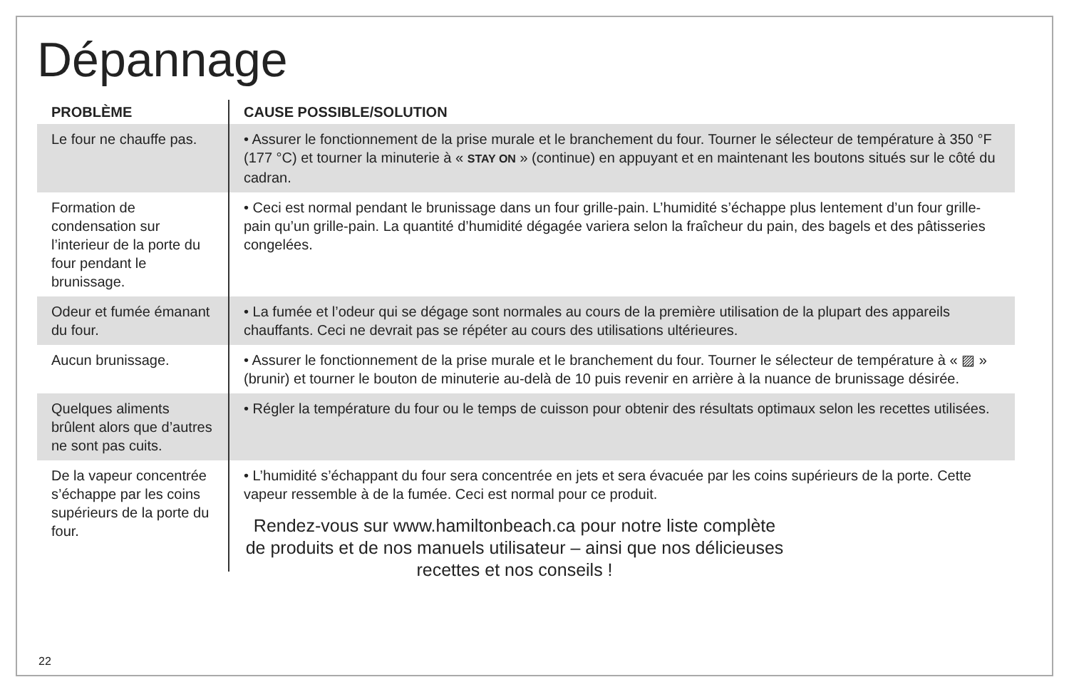Dépannage
| PROBLÈME | CAUSE POSSIBLE/SOLUTION |
| --- | --- |
| Le four ne chauffe pas. | • Assurer le fonctionnement de la prise murale et le branchement du four. Tourner le sélecteur de température à 350 °F (177 °C) et tourner la minuterie à « STAY ON » (continue) en appuyant et en maintenant les boutons situés sur le côté du cadran. |
| Formation de condensation sur l’interieur de la porte du four pendant le brunissage. | • Ceci est normal pendant le brunissage dans un four grille-pain. L’humidité s’échappe plus lentement d’un four grille-pain qu’un grille-pain. La quantité d’humidité dégagée variera selon la fraîcheur du pain, des bagels et des pâtisseries congelées. |
| Odeur et fumée émanant du four. | • La fumée et l’odeur qui se dégage sont normales au cours de la première utilisation de la plupart des appareils chauffants. Ceci ne devrait pas se répéter au cours des utilisations ultérieures. |
| Aucun brunissage. | • Assurer le fonctionnement de la prise murale et le branchement du four. Tourner le sélecteur de température à « ▨ » (brunir) et tourner le bouton de minuterie au-delà de 10 puis revenir en arrière à la nuance de brunissage désirée. |
| Quelques aliments brûlent alors que d’autres ne sont pas cuits. | • Régler la température du four ou le temps de cuisson pour obtenir des résultats optimaux selon les recettes utilisées. |
| De la vapeur concentrée s’échappe par les coins supérieurs de la porte du four. | • L’humidité s’échappant du four sera concentrée en jets et sera évacuée par les coins supérieurs de la porte. Cette vapeur ressemble à de la fumée. Ceci est normal pour ce produit. |
Rendez-vous sur www.hamiltonbeach.ca pour notre liste complète de produits et de nos manuels utilisateur – ainsi que nos délicieuses recettes et nos conseils !
22